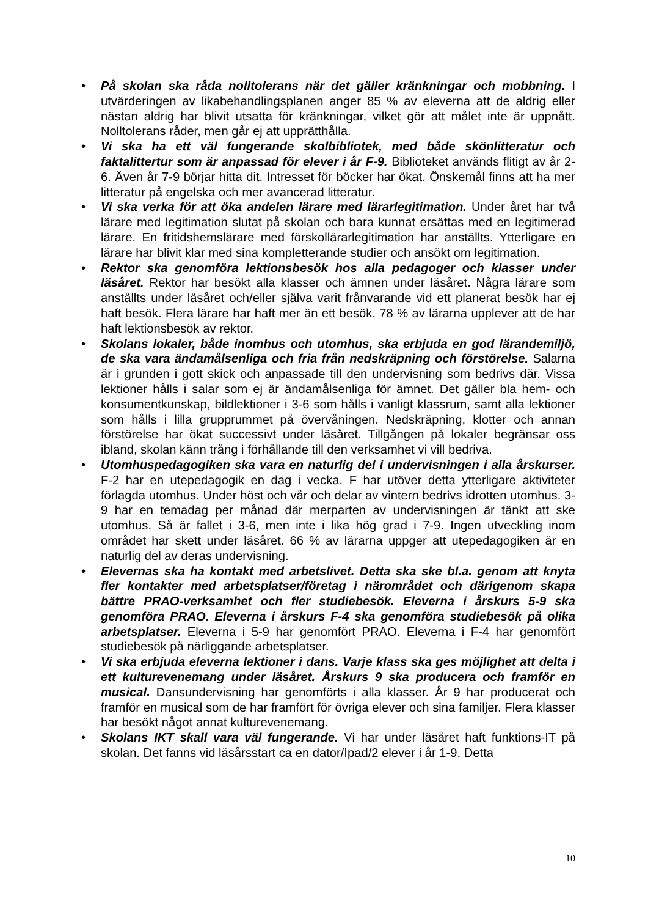• På skolan ska råda nolltolerans när det gäller kränkningar och mobbning. I utvärderingen av likabehandlingsplanen anger 85 % av eleverna att de aldrig eller nästan aldrig har blivit utsatta för kränkningar, vilket gör att målet inte är uppnått. Nolltolerans råder, men går ej att upprätthålla.
• Vi ska ha ett väl fungerande skolbibliotek, med både skönlitteratur och faktalittertur som är anpassad för elever i år F-9. Biblioteket används flitigt av år 2-6. Även år 7-9 börjar hitta dit. Intresset för böcker har ökat. Önskemål finns att ha mer litteratur på engelska och mer avancerad litteratur.
• Vi ska verka för att öka andelen lärare med lärarlegitimation. Under året har två lärare med legitimation slutat på skolan och bara kunnat ersättas med en legitimerad lärare. En fritidshemslärare med förskollärarlegitimation har anställts. Ytterligare en lärare har blivit klar med sina kompletterande studier och ansökt om legitimation.
• Rektor ska genomföra lektionsbesök hos alla pedagoger och klasser under läsåret. Rektor har besökt alla klasser och ämnen under läsåret. Några lärare som anställts under läsåret och/eller själva varit frånvarande vid ett planerat besök har ej haft besök. Flera lärare har haft mer än ett besök. 78 % av lärarna upplever att de har haft lektionsbesök av rektor.
• Skolans lokaler, både inomhus och utomhus, ska erbjuda en god lärandemiljö, de ska vara ändamålsenliga och fria från nedskräpning och förstörelse. Salarna är i grunden i gott skick och anpassade till den undervisning som bedrivs där. Vissa lektioner hålls i salar som ej är ändamålsenliga för ämnet. Det gäller bla hem- och konsumentkunskap, bildlektioner i 3-6 som hålls i vanligt klassrum, samt alla lektioner som hålls i lilla grupprummet på övervåningen. Nedskräpning, klotter och annan förstörelse har ökat successivt under läsåret. Tillgången på lokaler begränsar oss ibland, skolan känn trång i förhållande till den verksamhet vi vill bedriva.
• Utomhuspedagogiken ska vara en naturlig del i undervisningen i alla årskurser. F-2 har en utepedagogik en dag i vecka. F har utöver detta ytterligare aktiviteter förlagda utomhus. Under höst och vår och delar av vintern bedrivs idrotten utomhus. 3-9 har en temadag per månad där merparten av undervisningen är tänkt att ske utomhus. Så är fallet i 3-6, men inte i lika hög grad i 7-9. Ingen utveckling inom området har skett under läsåret. 66 % av lärarna uppger att utepedagogiken är en naturlig del av deras undervisning.
• Elevernas ska ha kontakt med arbetslivet. Detta ska ske bl.a. genom att knyta fler kontakter med arbetsplatser/företag i närområdet och därigenom skapa bättre PRAO-verksamhet och fler studiebesök. Eleverna i årskurs 5-9 ska genomföra PRAO. Eleverna i årskurs F-4 ska genomföra studiebesök på olika arbetsplatser. Eleverna i 5-9 har genomfört PRAO. Eleverna i F-4 har genomfört studiebesök på närliggande arbetsplatser.
• Vi ska erbjuda eleverna lektioner i dans. Varje klass ska ges möjlighet att delta i ett kulturevenemang under läsåret. Årskurs 9 ska producera och framför en musical. Dansundervisning har genomförts i alla klasser. År 9 har producerat och framför en musical som de har framfört för övriga elever och sina familjer. Flera klasser har besökt något annat kulturevenemang.
• Skolans IKT skall vara väl fungerande. Vi har under läsåret haft funktions-IT på skolan. Det fanns vid läsårsstart ca en dator/Ipad/2 elever i år 1-9. Detta
10